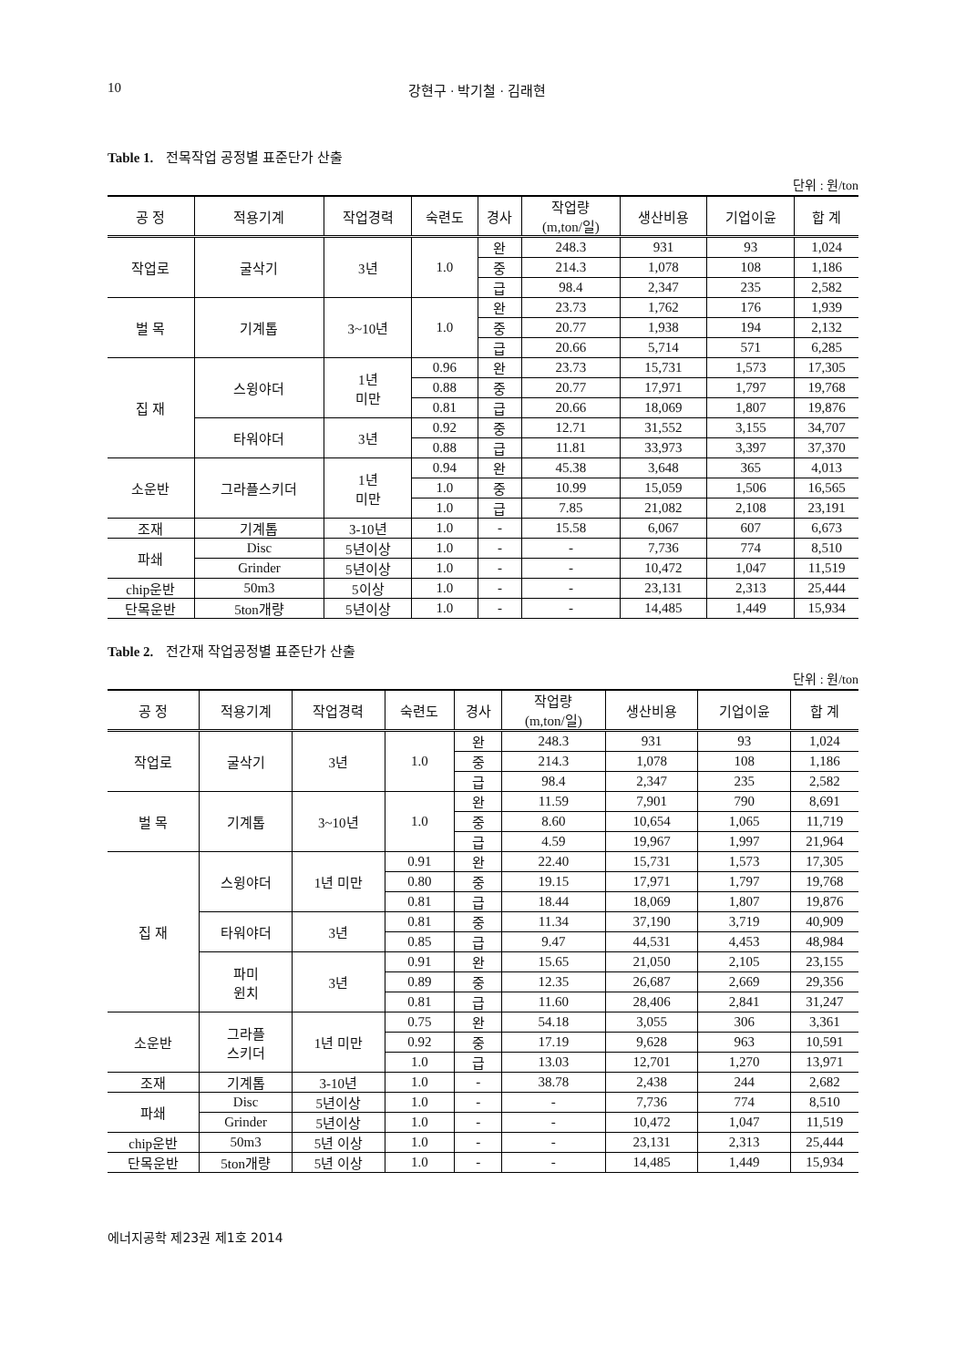10 강현구 · 박기철 · 김래현
Table 1. 전목작업 공정별 표준단가 산출
단위 : 원/ton
| 공 정 | 적용기계 | 작업경력 | 숙련도 | 경사 | 작업량 (m,ton/일) | 생산비용 | 기업이윤 | 합 계 |
| --- | --- | --- | --- | --- | --- | --- | --- | --- |
| 작업로 | 굴삭기 | 3년 | 1.0 | 완 | 248.3 | 931 | 93 | 1,024 |
| | | | | 중 | 214.3 | 1,078 | 108 | 1,186 |
| | | | | 급 | 98.4 | 2,347 | 235 | 2,582 |
| 벌 목 | 기계톱 | 3~10년 | 1.0 | 완 | 23.73 | 1,762 | 176 | 1,939 |
| | | | | 중 | 20.77 | 1,938 | 194 | 2,132 |
| | | | | 급 | 20.66 | 5,714 | 571 | 6,285 |
| 집 재 | 스윙야더 | 1년 미만 | 0.96 | 완 | 23.73 | 15,731 | 1,573 | 17,305 |
| | | | 0.88 | 중 | 20.77 | 17,971 | 1,797 | 19,768 |
| | | | 0.81 | 급 | 20.66 | 18,069 | 1,807 | 19,876 |
| | 타워야더 | 3년 | 0.92 | 중 | 12.71 | 31,552 | 3,155 | 34,707 |
| | | | 0.88 | 급 | 11.81 | 33,973 | 3,397 | 37,370 |
| 소운반 | 그라플스키더 | 1년 미만 | 0.94 | 완 | 45.38 | 3,648 | 365 | 4,013 |
| | | | 1.0 | 중 | 10.99 | 15,059 | 1,506 | 16,565 |
| | | | 1.0 | 급 | 7.85 | 21,082 | 2,108 | 23,191 |
| 조재 | 기계톱 | 3-10년 | 1.0 | - | 15.58 | 6,067 | 607 | 6,673 |
| 파쇄 | Disc | 5년이상 | 1.0 | - | - | 7,736 | 774 | 8,510 |
| | Grinder | 5년이상 | 1.0 | - | - | 10,472 | 1,047 | 11,519 |
| chip운반 | 50m3 | 5이상 | 1.0 | - | - | 23,131 | 2,313 | 25,444 |
| 단목운반 | 5ton개량 | 5년이상 | 1.0 | - | - | 14,485 | 1,449 | 15,934 |
Table 2. 전간재 작업공정별 표준단가 산출
단위 : 원/ton
| 공 정 | 적용기계 | 작업경력 | 숙련도 | 경사 | 작업량 (m,ton/일) | 생산비용 | 기업이윤 | 합 계 |
| --- | --- | --- | --- | --- | --- | --- | --- | --- |
| 작업로 | 굴삭기 | 3년 | 1.0 | 완 | 248.3 | 931 | 93 | 1,024 |
| | | | | 중 | 214.3 | 1,078 | 108 | 1,186 |
| | | | | 급 | 98.4 | 2,347 | 235 | 2,582 |
| 벌 목 | 기계톱 | 3~10년 | 1.0 | 완 | 11.59 | 7,901 | 790 | 8,691 |
| | | | | 중 | 8.60 | 10,654 | 1,065 | 11,719 |
| | | | | 급 | 4.59 | 19,967 | 1,997 | 21,964 |
| 집 재 | 스윙야더 | 1년 미만 | 0.91 | 완 | 22.40 | 15,731 | 1,573 | 17,305 |
| | | | 0.80 | 중 | 19.15 | 17,971 | 1,797 | 19,768 |
| | | | 0.81 | 급 | 18.44 | 18,069 | 1,807 | 19,876 |
| | 타워야더 | 3년 | 0.81 | 중 | 11.34 | 37,190 | 3,719 | 40,909 |
| | | | 0.85 | 급 | 9.47 | 44,531 | 4,453 | 48,984 |
| | 파미 윈치 | 3년 | 0.91 | 완 | 15.65 | 21,050 | 2,105 | 23,155 |
| | | | 0.89 | 중 | 12.35 | 26,687 | 2,669 | 29,356 |
| | | | 0.81 | 급 | 11.60 | 28,406 | 2,841 | 31,247 |
| 소운반 | 그라플 스키더 | 1년 미만 | 0.75 | 완 | 54.18 | 3,055 | 306 | 3,361 |
| | | | 0.92 | 중 | 17.19 | 9,628 | 963 | 10,591 |
| | | | 1.0 | 급 | 13.03 | 12,701 | 1,270 | 13,971 |
| 조재 | 기계톱 | 3-10년 | 1.0 | - | 38.78 | 2,438 | 244 | 2,682 |
| 파쇄 | Disc | 5년이상 | 1.0 | - | - | 7,736 | 774 | 8,510 |
| | Grinder | 5년이상 | 1.0 | - | - | 10,472 | 1,047 | 11,519 |
| chip운반 | 50m3 | 5년 이상 | 1.0 | - | - | 23,131 | 2,313 | 25,444 |
| 단목운반 | 5ton개량 | 5년 이상 | 1.0 | - | - | 14,485 | 1,449 | 15,934 |
에너지공학 제23권 제1호 2014